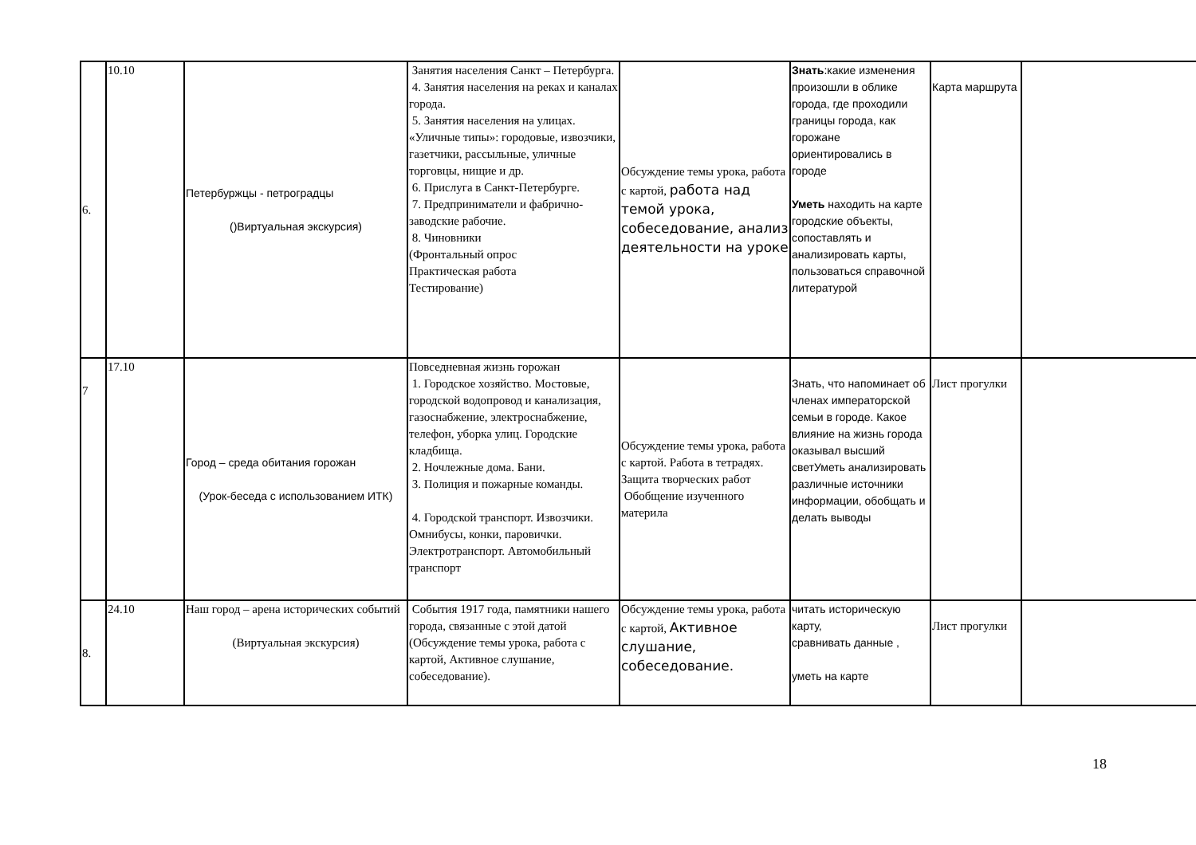| 6. | 10.10 | Петербуржцы - петроградцы ()Виртуальная экскурсия) | Занятия населения Санкт – Петербурга. 4. Занятия населения на реках и каналах города. 5. Занятия населения на улицах. «Уличные типы»: городовые, извозчики, газетчики, рассыльные, уличные торговцы, нищие и др. 6. Прислуга в Санкт-Петербурге. 7. Предприниматели и фабрично-заводские рабочие. 8. Чиновники (Фронтальный опрос Практическая работа Тестирование) | Обсуждение темы урока, работа с картой, работа над темой урока, собеседование, анализ деятельности на уроке | Знать :какие изменения произошли в облике города, где проходили границы города, как горожане ориентировались в городе Уметь находить на карте городские объекты, сопоставлять и анализировать карты, пользоваться справочной литературой | Карта маршрута | |
| 7 | 17.10 | Город – среда обитания горожан (Урок-беседа с использованием ИТК) | Повседневная жизнь горожан 1. Городское хозяйство. Мостовые, городской водопровод и канализация, газоснабжение, электроснабжение, телефон, уборка улиц. Городские кладбища. 2. Ночлежные дома. Бани. 3. Полиция и пожарные команды. 4. Городской транспорт. Извозчики. Омнибусы, конки, паровички. Электротранспорт. Автомобильный транспорт | Обсуждение темы урока, работа с картой. Работа в тетрадях. Защита творческих работ Обобщение изученного материла | Знать, что напоминает об членах императорской семьи в городе. Какое влияние на жизнь города оказывал высший светУметь анализировать различные источники информации, обобщать и делать выводы | Лист прогулки | |
| 8. | 24.10 | Наш город – арена исторических событий (Виртуальная экскурсия) | События 1917 года, памятники нашего города, связанные с этой датой (Обсуждение темы урока, работа с картой, Активное слушание, собеседование). | Обсуждение темы урока, работа с картой, Активное слушание, собеседование. | читать историческую карту, сравнивать данные , уметь на карте | Лист прогулки | |
18